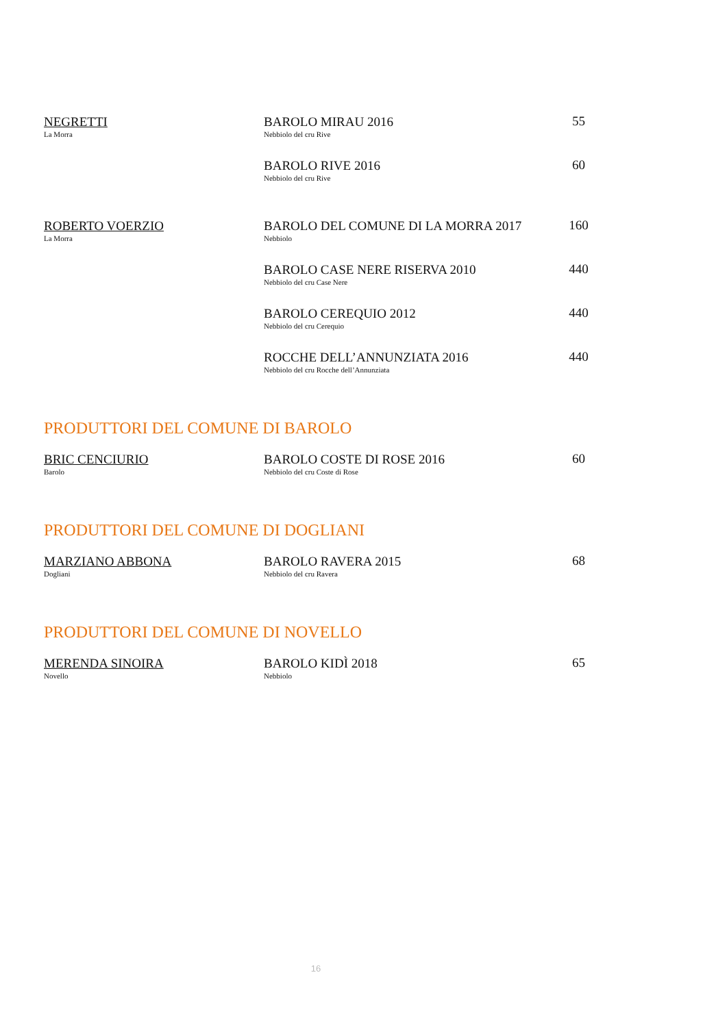| NEGRETTI La Morra | BAROLO MIRAU 2016 Nebbiolo del cru Rive | 55 |
| | BAROLO RIVE 2016 Nebbiolo del cru Rive | 60 |
| ROBERTO VOERZIO La Morra | BAROLO DEL COMUNE DI LA MORRA 2017 Nebbiolo | 160 |
| | BAROLO CASE NERE RISERVA 2010 Nebbiolo del cru Case Nere | 440 |
| | BAROLO CEREQUIO 2012 Nebbiolo del cru Cerequio | 440 |
| | ROCCHE DELL’ANNUNZIATA 2016 Nebbiolo del cru Rocche dell’Annunziata | 440 |
PRODUTTORI DEL COMUNE DI BAROLO
| BRIC CENCIURIO Barolo | BAROLO COSTE DI ROSE 2016 Nebbiolo del cru Coste di Rose | 60 |
PRODUTTORI DEL COMUNE DI DOGLIANI
| MARZIANO ABBONA Dogliani | BAROLO RAVERA 2015 Nebbiolo del cru Ravera | 68 |
PRODUTTORI DEL COMUNE DI NOVELLO
| MERENDA SINOIRA Novello | BAROLO KIDÌ 2018 Nebbiolo | 65 |
16